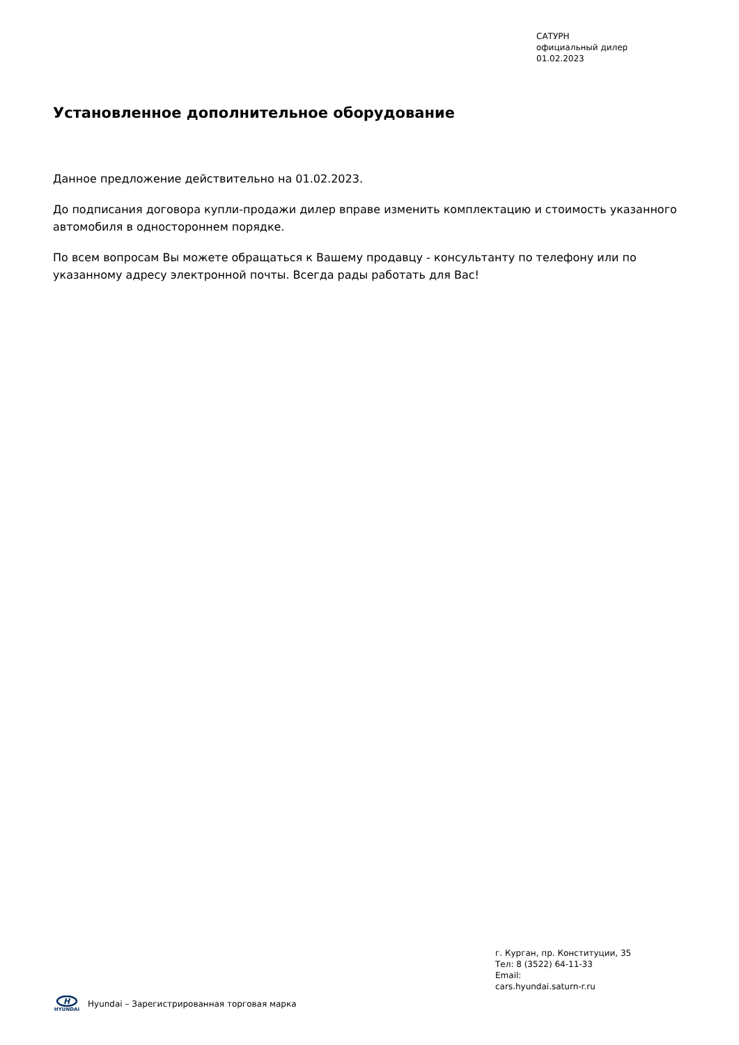САТУРН
официальный дилер
01.02.2023
Установленное дополнительное оборудование
Данное предложение действительно на 01.02.2023.
До подписания договора купли-продажи дилер вправе изменить комплектацию и стоимость указанного автомобиля в одностороннем порядке.
По всем вопросам Вы можете обращаться к Вашему продавцу - консультанту по телефону или по указанному адресу электронной почты. Всегда рады работать для Вас!
г. Курган, пр. Конституции, 35
Тел: 8 (3522) 64-11-33
Email:
cars.hyundai.saturn-r.ru
H
HYUNDAI
Hyundai – Зарегистрированная торговая марка